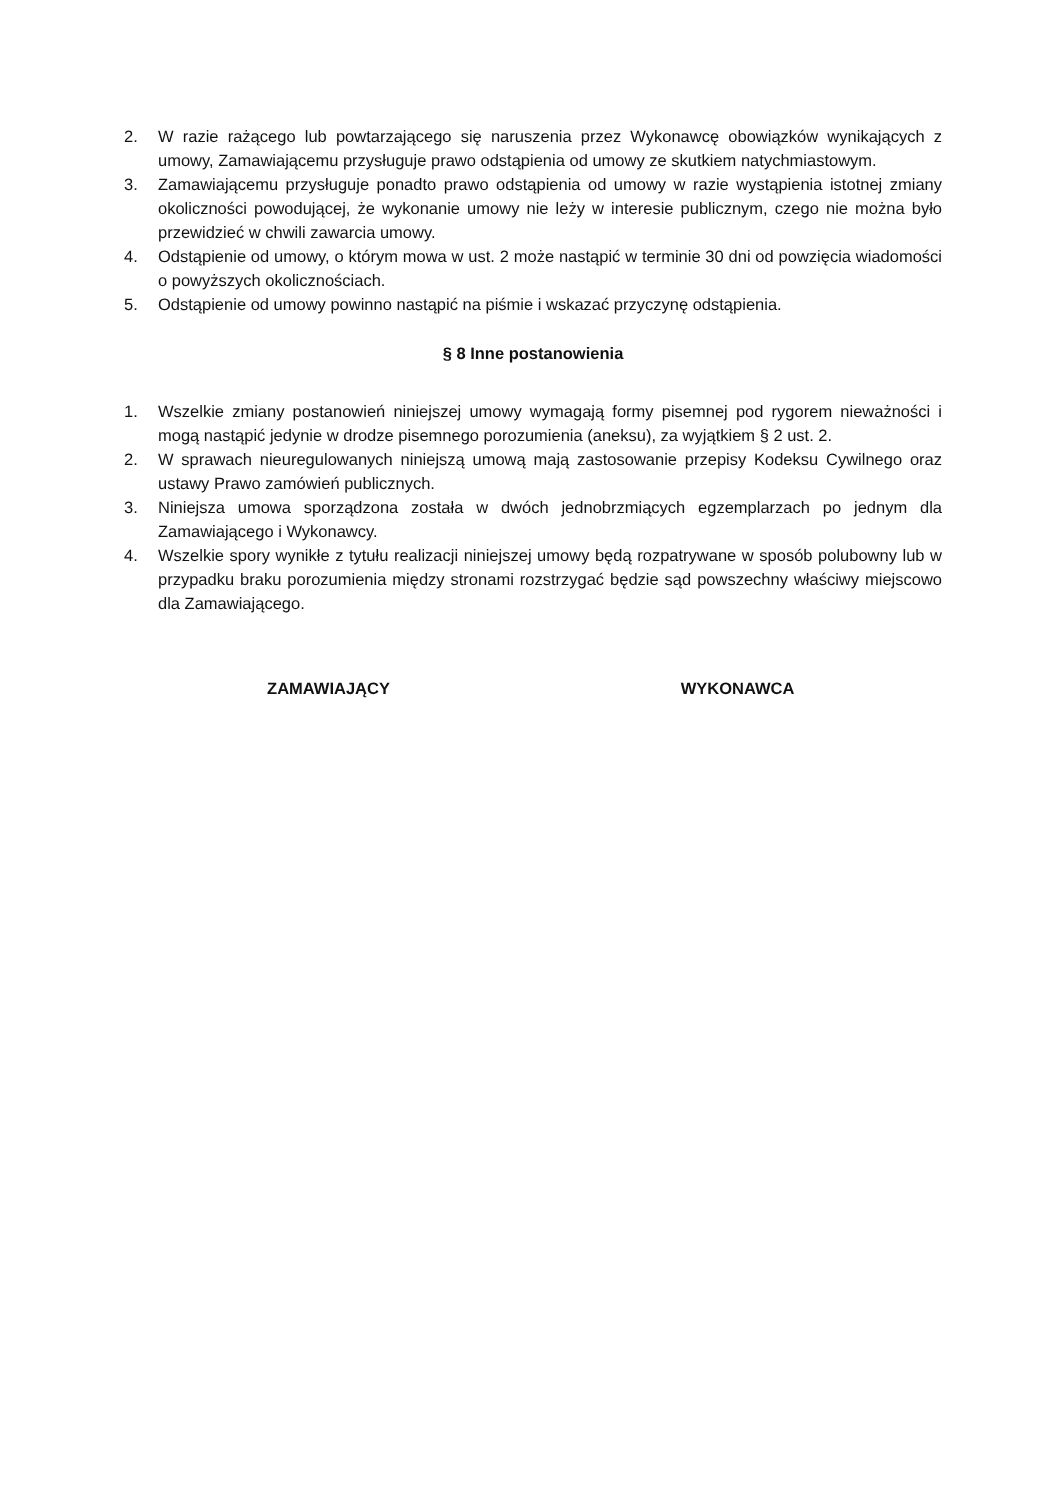2. W razie rażącego lub powtarzającego się naruszenia przez Wykonawcę obowiązków wynikających z umowy, Zamawiającemu przysługuje prawo odstąpienia od umowy ze skutkiem natychmiastowym.
3. Zamawiającemu przysługuje ponadto prawo odstąpienia od umowy w razie wystąpienia istotnej zmiany okoliczności powodującej, że wykonanie umowy nie leży w interesie publicznym, czego nie można było przewidzieć w chwili zawarcia umowy.
4. Odstąpienie od umowy, o którym mowa w ust. 2 może nastąpić w terminie 30 dni od powzięcia wiadomości o powyższych okolicznościach.
5. Odstąpienie od umowy powinno nastąpić na piśmie i wskazać przyczynę odstąpienia.
§ 8 Inne postanowienia
1. Wszelkie zmiany postanowień niniejszej umowy wymagają formy pisemnej pod rygorem nieważności i mogą nastąpić jedynie w drodze pisemnego porozumienia (aneksu), za wyjątkiem § 2 ust. 2.
2. W sprawach nieuregulowanych niniejszą umową mają zastosowanie przepisy Kodeksu Cywilnego oraz ustawy Prawo zamówień publicznych.
3. Niniejsza umowa sporządzona została w dwóch jednobrzmiących egzemplarzach po jednym dla Zamawiającego i Wykonawcy.
4. Wszelkie spory wynikłe z tytułu realizacji niniejszej umowy będą rozpatrywane w sposób polubowny lub w przypadku braku porozumienia między stronami rozstrzygać będzie sąd powszechny właściwy miejscowo dla Zamawiającego.
ZAMAWIAJĄCY WYKONAWCA